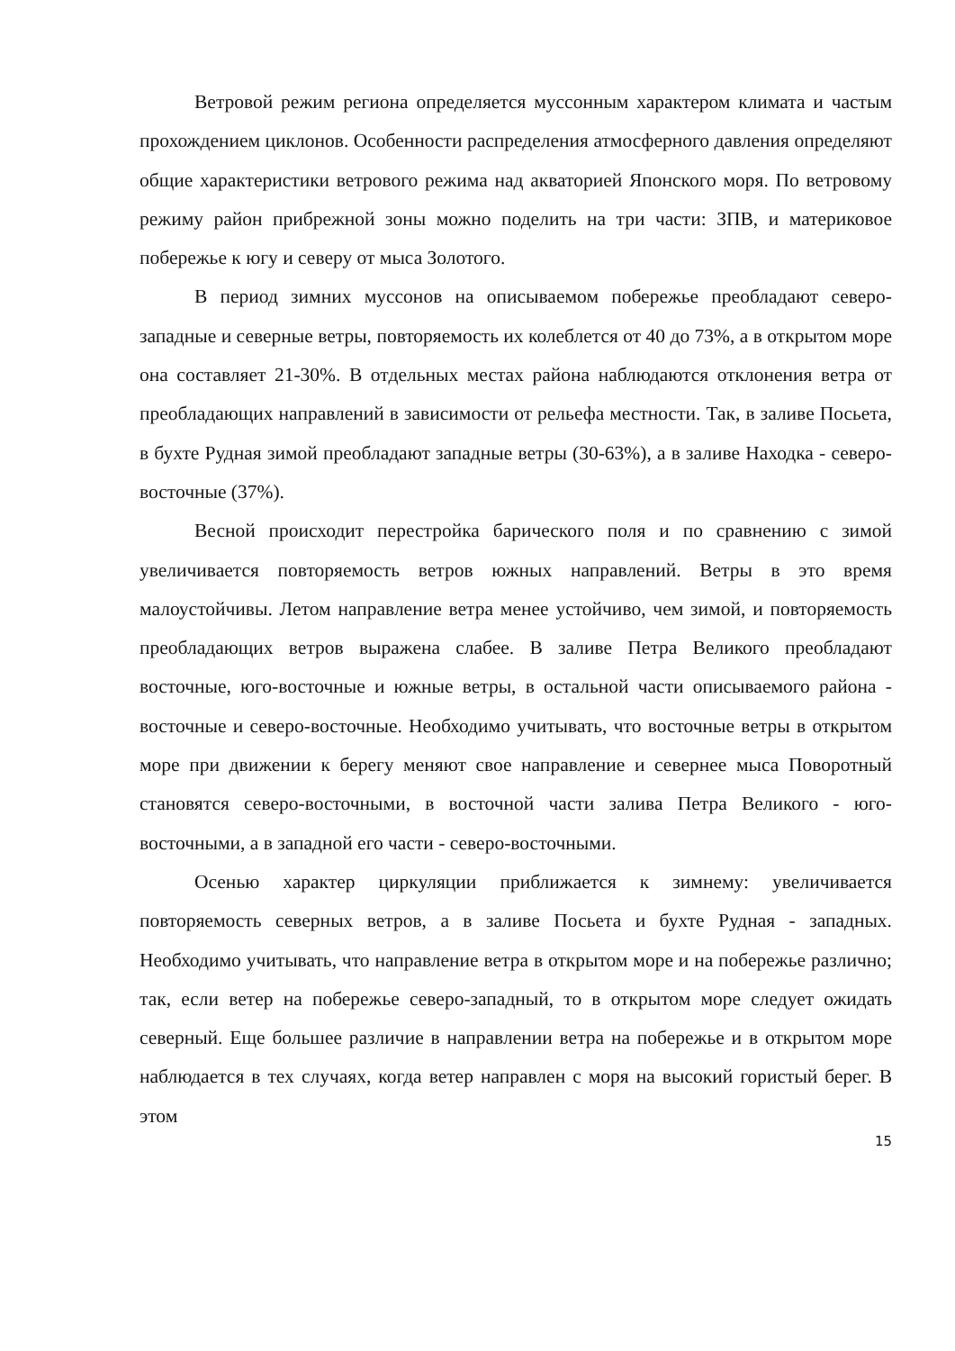Ветровой режим региона определяется муссонным характером климата и частым прохождением циклонов. Особенности распределения атмосферного давления определяют общие характеристики ветрового режима над акваторией Японского моря. По ветровому режиму район прибрежной зоны можно поделить на три части: ЗПВ, и материковое побережье к югу и северу от мыса Золотого.
В период зимних муссонов на описываемом побережье преобладают северо-западные и северные ветры, повторяемость их колеблется от 40 до 73%, а в открытом море она составляет 21-30%. В отдельных местах района наблюдаются отклонения ветра от преобладающих направлений в зависимости от рельефа местности. Так, в заливе Посьета, в бухте Рудная зимой преобладают западные ветры (30-63%), а в заливе Находка - северо-восточные (37%).
Весной происходит перестройка барического поля и по сравнению с зимой увеличивается повторяемость ветров южных направлений. Ветры в это время малоустойчивы. Летом направление ветра менее устойчиво, чем зимой, и повторяемость преобладающих ветров выражена слабее. В заливе Петра Великого преобладают восточные, юго-восточные и южные ветры, в остальной части описываемого района - восточные и северо-восточные. Необходимо учитывать, что восточные ветры в открытом море при движении к берегу меняют свое направление и севернее мыса Поворотный становятся северо-восточными, в восточной части залива Петра Великого - юго-восточными, а в западной его части - северо-восточными.
Осенью характер циркуляции приближается к зимнему: увеличивается повторяемость северных ветров, а в заливе Посьета и бухте Рудная - западных. Необходимо учитывать, что направление ветра в открытом море и на побережье различно; так, если ветер на побережье северо-западный, то в открытом море следует ожидать северный. Еще большее различие в направлении ветра на побережье и в открытом море наблюдается в тех случаях, когда ветер направлен с моря на высокий гористый берег. В этом
15